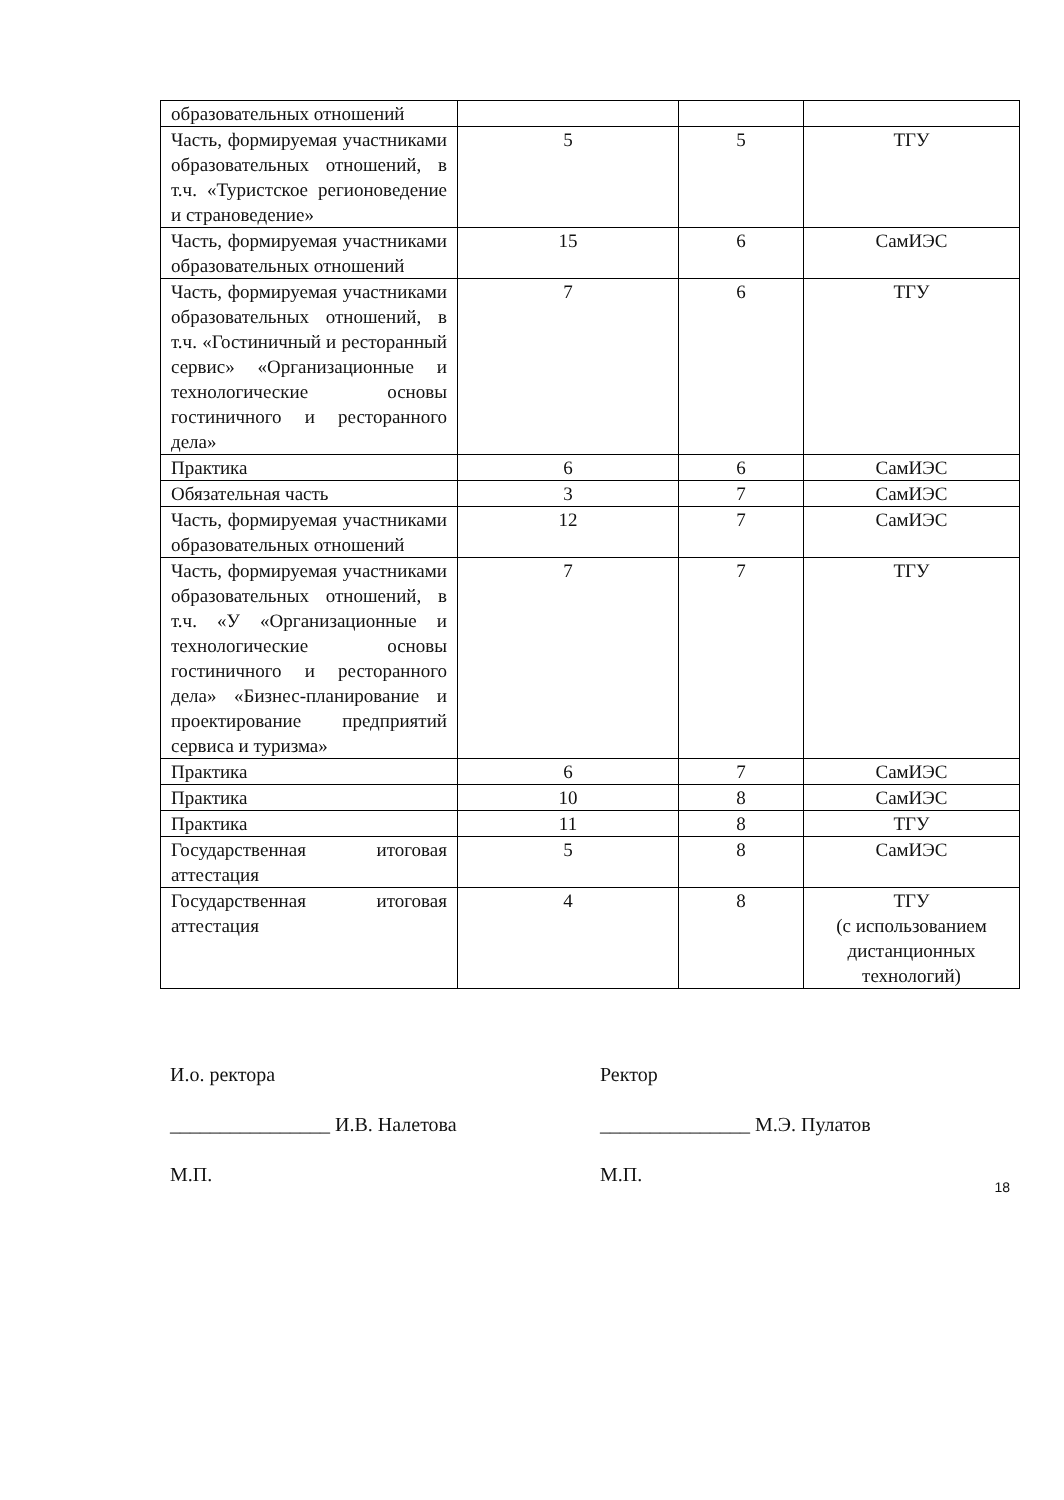| образовательных отношений | | | |
| Часть, формируемая участниками образовательных отношений, в т.ч. «Туристское регионоведение и страноведение» | 5 | 5 | ТГУ |
| Часть, формируемая участниками образовательных отношений | 15 | 6 | СамИЭС |
| Часть, формируемая участниками образовательных отношений, в т.ч. «Гостиничный и ресторанный сервис» «Организационные и технологические основы гостиничного и ресторанного дела» | 7 | 6 | ТГУ |
| Практика | 6 | 6 | СамИЭС |
| Обязательная часть | 3 | 7 | СамИЭС |
| Часть, формируемая участниками образовательных отношений | 12 | 7 | СамИЭС |
| Часть, формируемая участниками образовательных отношений, в т.ч. «У «Организационные и технологические основы гостиничного и ресторанного дела» «Бизнес-планирование и проектирование предприятий сервиса и туризма» | 7 | 7 | ТГУ |
| Практика | 6 | 7 | СамИЭС |
| Практика | 10 | 8 | СамИЭС |
| Практика | 11 | 8 | ТГУ |
| Государственная итоговая аттестация | 5 | 8 | СамИЭС |
| Государственная итоговая аттестация | 4 | 8 | ТГУ (с использованием дистанционных технологий) |
И.о. ректора
________________ И.В. Налетова
М.П.
Ректор
_______________ М.Э. Пулатов
М.П.
18